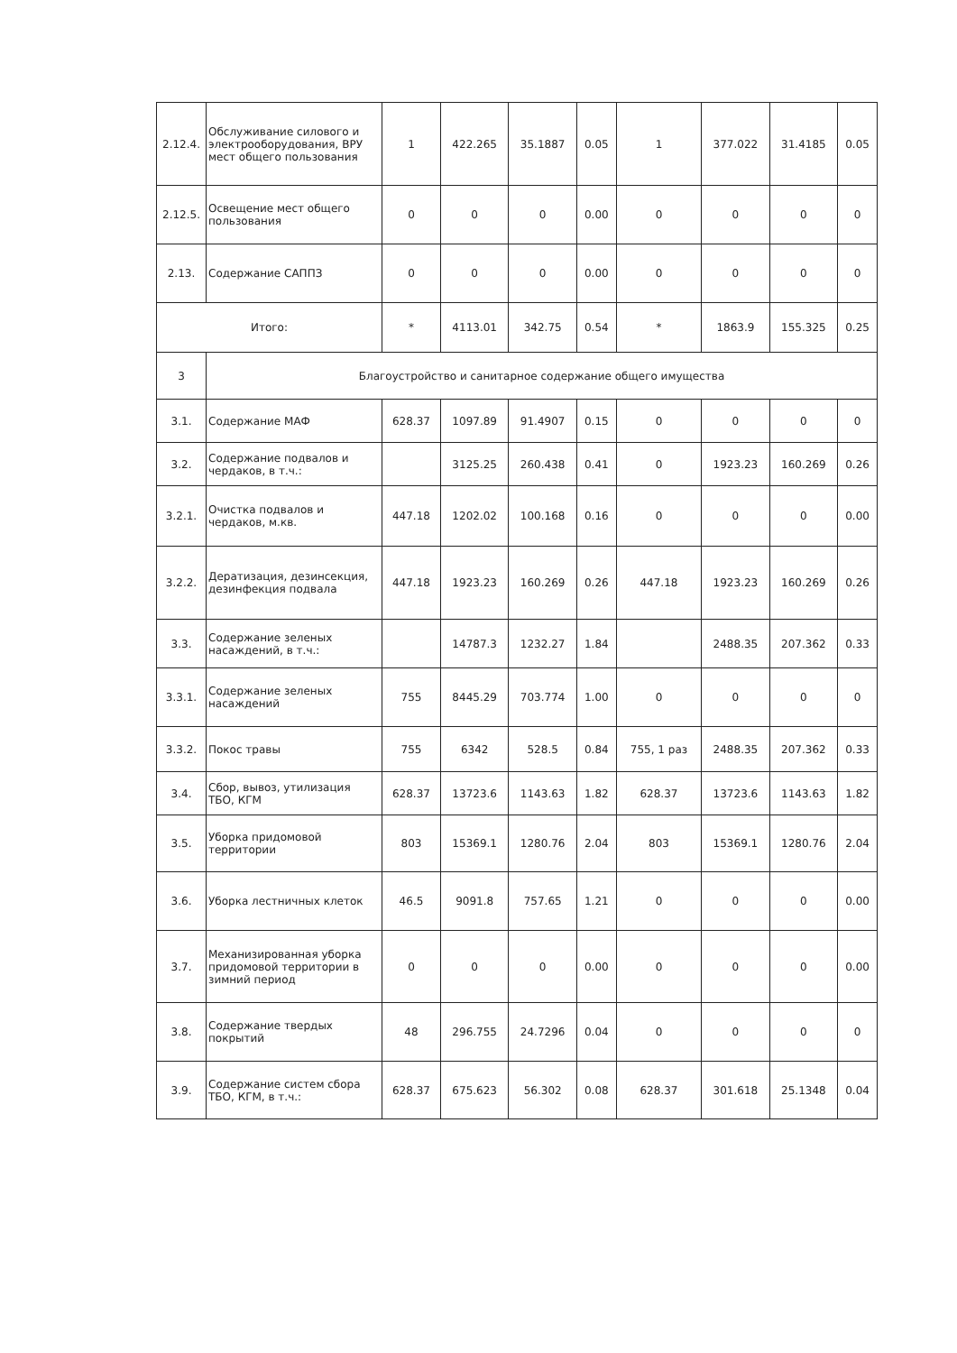| 2.12.4. | Обслуживание силового и электрооборудования, ВРУ мест общего пользования | 1 | 422.265 | 35.1887 | 0.05 | 1 | 377.022 | 31.4185 | 0.05 |
| 2.12.5. | Освещение мест общего пользования | 0 | 0 | 0 | 0.00 | 0 | 0 | 0 | 0 |
| 2.13. | Содержание САППЗ | 0 | 0 | 0 | 0.00 | 0 | 0 | 0 | 0 |
| Итого: | | * | 4113.01 | 342.75 | 0.54 | * | 1863.9 | 155.325 | 0.25 |
| 3 | Благоустройство и санитарное содержание общего имущества | | | | | | | | |
| 3.1. | Содержание МАФ | 628.37 | 1097.89 | 91.4907 | 0.15 | 0 | 0 | 0 | 0 |
| 3.2. | Содержание подвалов и чердаков, в т.ч.: | | 3125.25 | 260.438 | 0.41 | 0 | 1923.23 | 160.269 | 0.26 |
| 3.2.1. | Очистка подвалов и чердаков, м.кв. | 447.18 | 1202.02 | 100.168 | 0.16 | 0 | 0 | 0 | 0.00 |
| 3.2.2. | Дератизация, дезинсекция, дезинфекция подвала | 447.18 | 1923.23 | 160.269 | 0.26 | 447.18 | 1923.23 | 160.269 | 0.26 |
| 3.3. | Содержание зеленых насаждений, в т.ч.: | | 14787.3 | 1232.27 | 1.84 | | 2488.35 | 207.362 | 0.33 |
| 3.3.1. | Содержание зеленых насаждений | 755 | 8445.29 | 703.774 | 1.00 | 0 | 0 | 0 | 0 |
| 3.3.2. | Покос травы | 755 | 6342 | 528.5 | 0.84 | 755, 1 раз | 2488.35 | 207.362 | 0.33 |
| 3.4. | Сбор, вывоз, утилизация ТБО, КГМ | 628.37 | 13723.6 | 1143.63 | 1.82 | 628.37 | 13723.6 | 1143.63 | 1.82 |
| 3.5. | Уборка придомовой территории | 803 | 15369.1 | 1280.76 | 2.04 | 803 | 15369.1 | 1280.76 | 2.04 |
| 3.6. | Уборка лестничных клеток | 46.5 | 9091.8 | 757.65 | 1.21 | 0 | 0 | 0 | 0.00 |
| 3.7. | Механизированная уборка придомовой территории в зимний период | 0 | 0 | 0 | 0.00 | 0 | 0 | 0 | 0.00 |
| 3.8. | Содержание твердых покрытий | 48 | 296.755 | 24.7296 | 0.04 | 0 | 0 | 0 | 0 |
| 3.9. | Содержание систем сбора ТБО, КГМ, в т.ч.: | 628.37 | 675.623 | 56.302 | 0.08 | 628.37 | 301.618 | 25.1348 | 0.04 |